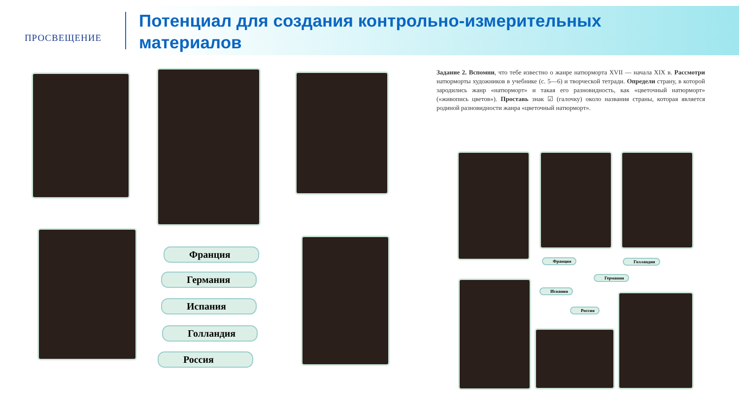ПРОСВЕЩЕНИЕ
Потенциал для создания контрольно-измерительных
материалов
Франция
Германия
Испания
Голландия
Россия
Задание 2. Вспомни, что тебе известно о жанре натюрморта XVII — начала XIX в. Рассмотри натюрморты художников в учебнике (с. 5—6) и творческой тетради. Определи страну, в которой зародились жанр «натюрморт» и такая его разновидность, как «цветочный натюрморт» («живопись цветов»). Проставь знак ☑ (галочку) около названия страны, которая является родиной разновидности жанра «цветочный натюрморт».
Франция Голландия
Германия
Испания
Россия